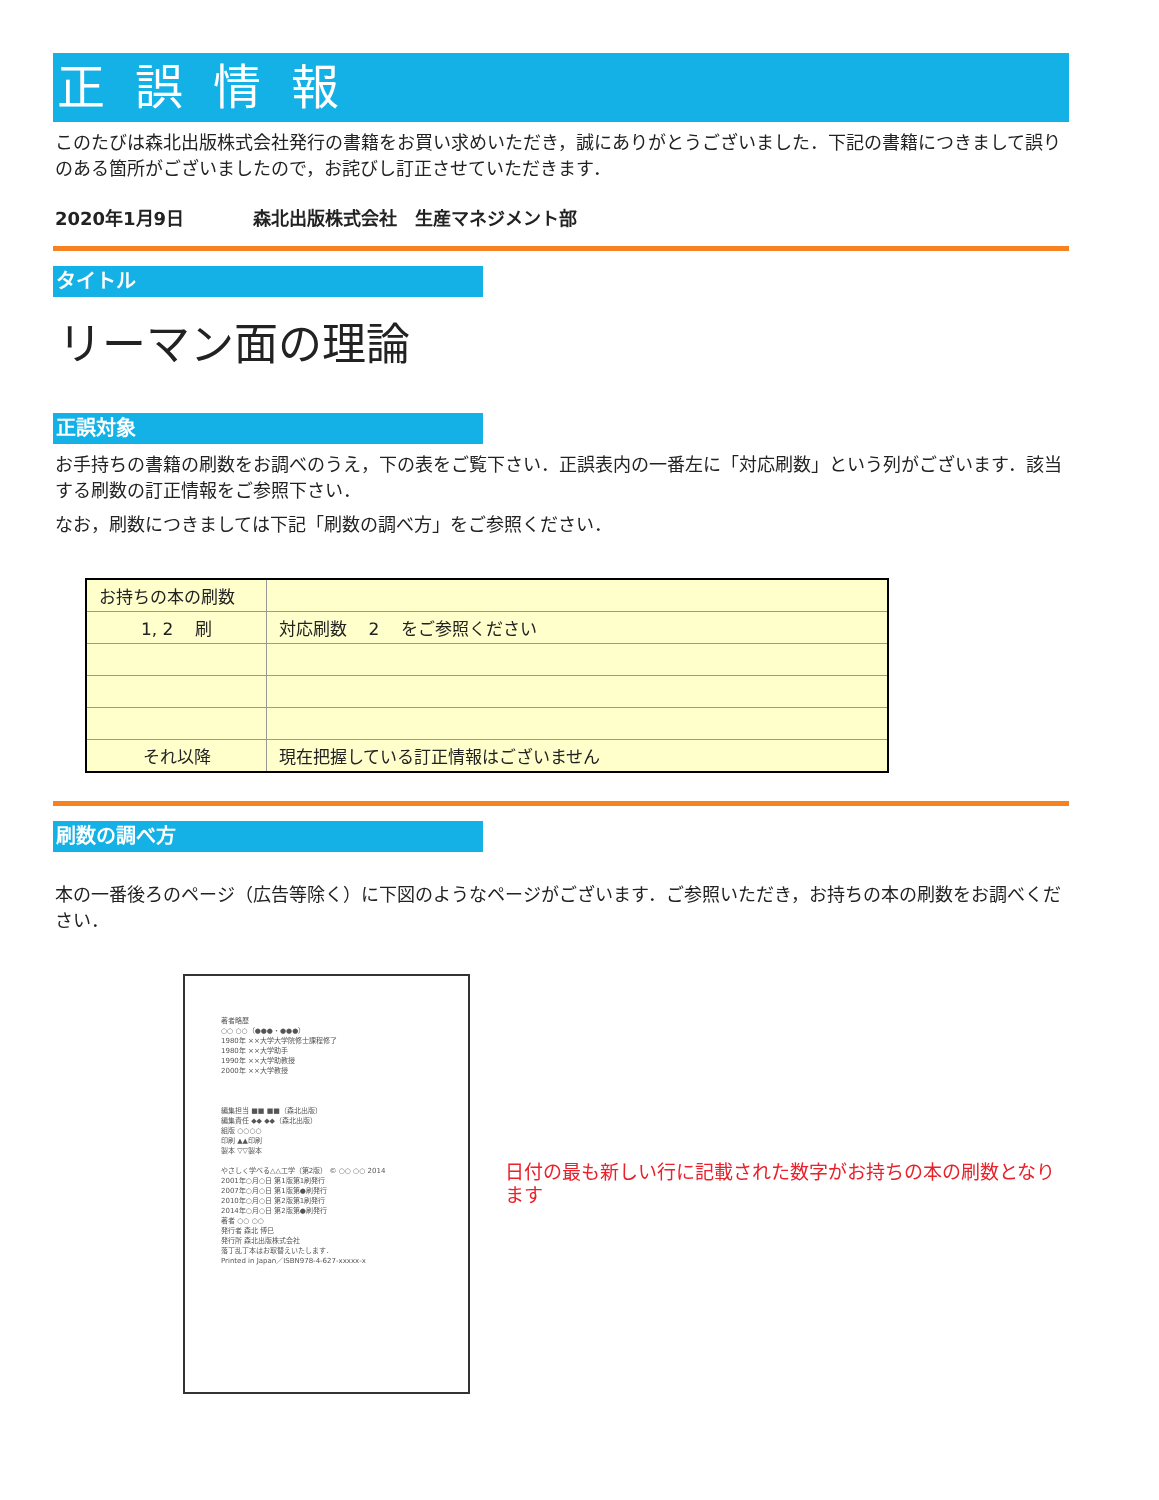正誤情報
このたびは森北出版株式会社発行の書籍をお買い求めいただき，誠にありがとうございました．下記の書籍につきまして誤りのある箇所がございましたので，お詫びし訂正させていただきます．
2020年1月9日 森北出版株式会社　生産マネジメント部
タイトル
リーマン面の理論
正誤対象
お手持ちの書籍の刷数をお調べのうえ，下の表をご覧下さい．正誤表内の一番左に「対応刷数」という列がございます．該当する刷数の訂正情報をご参照下さい．
なお，刷数につきましては下記「刷数の調べ方」をご参照ください．
| お持ちの本の刷数 | |
| 1, 2 刷 | 対応刷数 2 をご参照ください |
| それ以降 | 現在把握している訂正情報はございません |
刷数の調べ方
本の一番後ろのページ（広告等除く）に下図のようなページがございます．ご参照いただき，お持ちの本の刷数をお調べください．
著者略歴
○○ ○○（●●●・●●●）
1980年 ××大学大学院修士課程修了
1980年 ××大学助手
1990年 ××大学助教授
2000年 ××大学教授
編集担当 ■■ ■■（森北出版）
編集責任 ◆◆ ◆◆（森北出版）
組版 ○○○○
印刷 ▲▲印刷
製本 ▽▽製本
やさしく学べる△△工学（第2版） © ○○ ○○ 2014
2001年○月○日 第1版第1刷発行
2007年○月○日 第1版第●刷発行
2010年○月○日 第2版第1刷発行
2014年○月○日 第2版第●刷発行
著者 ○○ ○○
発行者 森北 博巳
発行所 森北出版株式会社
落丁乱丁本はお取替えいたします．
Printed in Japan／ISBN978-4-627-xxxxx-x
日付の最も新しい行に記載された数字がお持ちの本の刷数となります